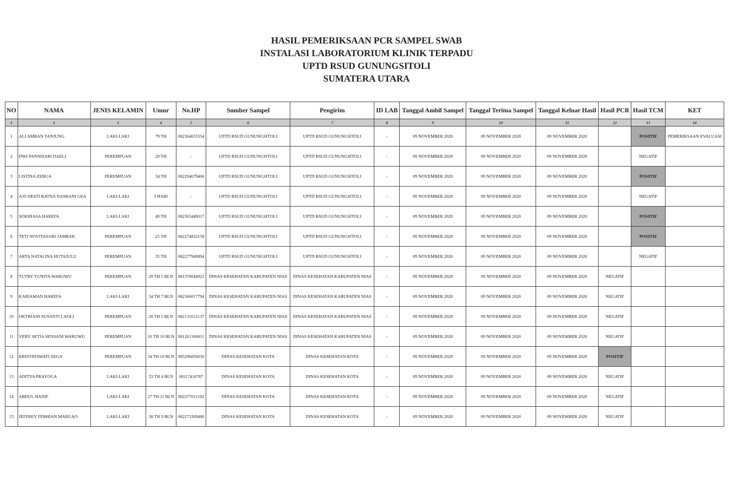HASIL PEMERIKSAAN PCR SAMPEL SWAB
INSTALASI LABORATORIUM KLINIK TERPADU
UPTD RSUD GUNUNGSITOLI
SUMATERA UTARA
| NO | NAMA | JENIS KELAMIN | Umur | No.HP | Sumber Sampel | Pengirim | ID LAB | Tanggal Ambil Sampel | Tanggal Terima Sampel | Tanggal Keluar Hasil | Hasil PCR | Hasil TCM | KET |
| --- | --- | --- | --- | --- | --- | --- | --- | --- | --- | --- | --- | --- | --- |
| 1 | 2 | 3 | 4 | 5 | 6 | 7 | 8 | 9 | 10 | 11 | 12 | 13 | 14 |
| 1 | ALI AMRAN TANJUNG | LAKI-LAKI | 79 TH | 082364655554 | UPTD RSUD GUNUNGSITOLI | UPTD RSUD GUNUNGSITOLI | - | 09 NOVEMBER 2020 | 09 NOVEMBER 2020 | 09 NOVEMBER 2020 | | POSITIF | PEMERIKSAAN EVALUASI |
| 2 | DWI PANNISARI DAELI | PEREMPUAN | 29 TH | - | UPTD RSUD GUNUNGSITOLI | UPTD RSUD GUNUNGSITOLI | - | 09 NOVEMBER 2020 | 09 NOVEMBER 2020 | 09 NOVEMBER 2020 | | NEGATIF | |
| 3 | LISTINA ZEBUA | PEREMPUAN | 34 TH | 082294679406 | UPTD RSUD GUNUNGSITOLI | UPTD RSUD GUNUNGSITOLI | - | 09 NOVEMBER 2020 | 09 NOVEMBER 2020 | 09 NOVEMBER 2020 | | POSITIF | |
| 4 | A/D DESTI RATNA NASRANI GEA | LAKI-LAKI | 3 HARI | - | UPTD RSUD GUNUNGSITOLI | UPTD RSUD GUNUNGSITOLI | - | 09 NOVEMBER 2020 | 09 NOVEMBER 2020 | 09 NOVEMBER 2020 | | NEGATIF | |
| 5 | SOKHIASA HAREFA | LAKI-LAKI | 49 TH | 082363449017 | UPTD RSUD GUNUNGSITOLI | UPTD RSUD GUNUNGSITOLI | - | 09 NOVEMBER 2020 | 09 NOVEMBER 2020 | 09 NOVEMBER 2020 | | POSITIF | |
| 6 | TETI NOVITASARI JAMBAK | PEREMPUAN | 25 TH | 082274832158 | UPTD RSUD GUNUNGSITOLI | UPTD RSUD GUNUNGSITOLI | - | 09 NOVEMBER 2020 | 09 NOVEMBER 2020 | 09 NOVEMBER 2020 | | POSITIF | |
| 7 | ARTA NATALINA HUTAJULU | PEREMPUAN | 35 TH | 082277949894 | UPTD RSUD GUNUNGSITOLI | UPTD RSUD GUNUNGSITOLI | - | 09 NOVEMBER 2020 | 09 NOVEMBER 2020 | 09 NOVEMBER 2020 | | NEGATIF | |
| 8 | TUTRY YUNITA WARUWU | PEREMPUAN | 29 TH 1 BLN | 081370044923 | DINAS KESEHATAN KABUPATEN NIAS | DINAS KESEHATAN KABUPATEN NIAS | - | 09 NOVEMBER 2020 | 09 NOVEMBER 2020 | 09 NOVEMBER 2020 | NEGATIF | | |
| 9 | KARIAMAN HAREFA | LAKI-LAKI | 34 TH 7 BLN | 082366017794 | DINAS KESEHATAN KABUPATEN NIAS | DINAS KESEHATAN KABUPATEN NIAS | - | 09 NOVEMBER 2020 | 09 NOVEMBER 2020 | 09 NOVEMBER 2020 | NEGATIF | | |
| 10 | OKTRIANI SUSANTI LAOLI | PEREMPUAN | 28 TH 1 BLN | 082131612137 | DINAS KESEHATAN KABUPATEN NIAS | DINAS KESEHATAN KABUPATEN NIAS | - | 09 NOVEMBER 2020 | 09 NOVEMBER 2020 | 09 NOVEMBER 2020 | NEGATIF | | |
| 11 | VEBY SETIA SENSANI WARUWU | PEREMPUAN | 10 TH 10 BLN | 081261106811 | DINAS KESEHATAN KABUPATEN NIAS | DINAS KESEHATAN KABUPATEN NIAS | - | 09 NOVEMBER 2020 | 09 NOVEMBER 2020 | 09 NOVEMBER 2020 | NEGATIF | | |
| 12 | KRISTINAWATI ZEGA | PEREMPUAN | 34 TH 10 BLN | 085296856030 | DINAS KESEHATAN KOTA | DINAS KESEHATAN KOTA | - | 09 NOVEMBER 2020 | 09 NOVEMBER 2020 | 09 NOVEMBER 2020 | POSITIF | | |
| 13 | ADITYA PRAYOGA | LAKI-LAKI | 33 TH 4 BLN | 08117418787 | DINAS KESEHATAN KOTA | DINAS KESEHATAN KOTA | - | 09 NOVEMBER 2020 | 09 NOVEMBER 2020 | 09 NOVEMBER 2020 | NEGATIF | | |
| 14 | ABDUL HANIF | LAKI-LAKI | 27 TH 11 BLN | 082277011182 | DINAS KESEHATAN KOTA | DINAS KESEHATAN KOTA | - | 09 NOVEMBER 2020 | 09 NOVEMBER 2020 | 09 NOVEMBER 2020 | NEGATIF | | |
| 15 | JEFFREY FEBHIAN MARUAO | LAKI-LAKI | 38 TH 9 BLN | 082273309480 | DINAS KESEHATAN KOTA | DINAS KESEHATAN KOTA | - | 09 NOVEMBER 2020 | 09 NOVEMBER 2020 | 09 NOVEMBER 2020 | NEGATIF | | |